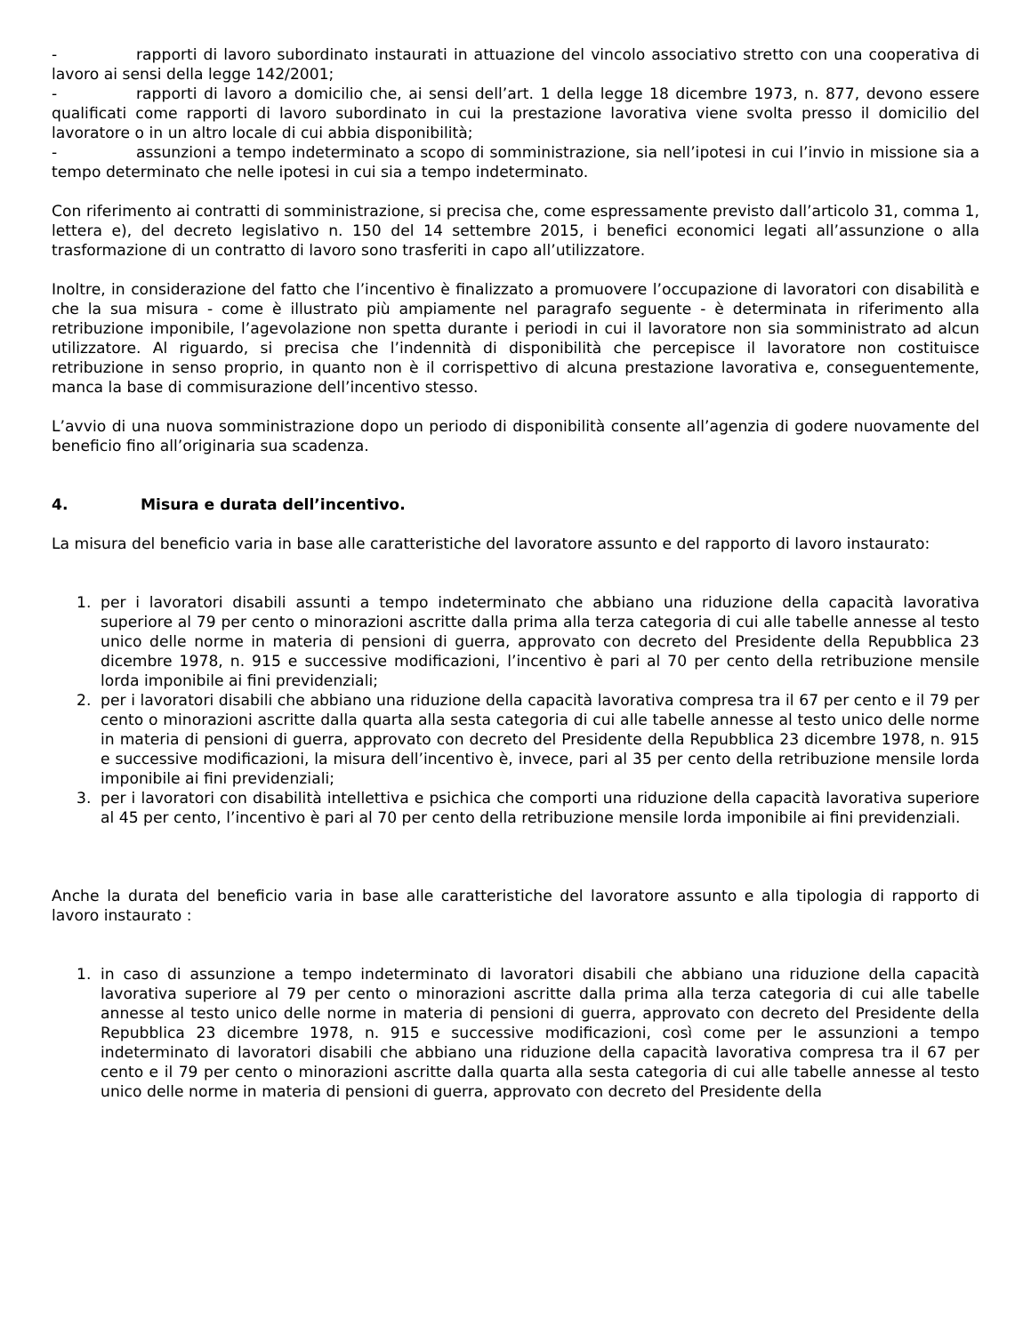- rapporti di lavoro subordinato instaurati in attuazione del vincolo associativo stretto con una cooperativa di lavoro ai sensi della legge 142/2001;
- rapporti di lavoro a domicilio che, ai sensi dell’art. 1 della legge 18 dicembre 1973, n. 877, devono essere qualificati come rapporti di lavoro subordinato in cui la prestazione lavorativa viene svolta presso il domicilio del lavoratore o in un altro locale di cui abbia disponibilità;
- assunzioni a tempo indeterminato a scopo di somministrazione, sia nell’ipotesi in cui l’invio in missione sia a tempo determinato che nelle ipotesi in cui sia a tempo indeterminato.
Con riferimento ai contratti di somministrazione, si precisa che, come espressamente previsto dall’articolo 31, comma 1, lettera e), del decreto legislativo n. 150 del 14 settembre 2015, i benefici economici legati all’assunzione o alla trasformazione di un contratto di lavoro sono trasferiti in capo all’utilizzatore.
Inoltre, in considerazione del fatto che l’incentivo è finalizzato a promuovere l’occupazione di lavoratori con disabilità e che la sua misura - come è illustrato più ampiamente nel paragrafo seguente - è determinata in riferimento alla retribuzione imponibile, l’agevolazione non spetta durante i periodi in cui il lavoratore non sia somministrato ad alcun utilizzatore. Al riguardo, si precisa che l’indennità di disponibilità che percepisce il lavoratore non costituisce retribuzione in senso proprio, in quanto non è il corrispettivo di alcuna prestazione lavorativa e, conseguentemente, manca la base di commisurazione dell’incentivo stesso.
L’avvio di una nuova somministrazione dopo un periodo di disponibilità consente all’agenzia di godere nuovamente del beneficio fino all’originaria sua scadenza.
4. Misura e durata dell’incentivo.
La misura del beneficio varia in base alle caratteristiche del lavoratore assunto e del rapporto di lavoro instaurato:
1. per i lavoratori disabili assunti a tempo indeterminato che abbiano una riduzione della capacità lavorativa superiore al 79 per cento o minorazioni ascritte dalla prima alla terza categoria di cui alle tabelle annesse al testo unico delle norme in materia di pensioni di guerra, approvato con decreto del Presidente della Repubblica 23 dicembre 1978, n. 915 e successive modificazioni, l’incentivo è pari al 70 per cento della retribuzione mensile lorda imponibile ai fini previdenziali;
2. per i lavoratori disabili che abbiano una riduzione della capacità lavorativa compresa tra il 67 per cento e il 79 per cento o minorazioni ascritte dalla quarta alla sesta categoria di cui alle tabelle annesse al testo unico delle norme in materia di pensioni di guerra, approvato con decreto del Presidente della Repubblica 23 dicembre 1978, n. 915 e successive modificazioni, la misura dell’incentivo è, invece, pari al 35 per cento della retribuzione mensile lorda imponibile ai fini previdenziali;
3. per i lavoratori con disabilità intellettiva e psichica che comporti una riduzione della capacità lavorativa superiore al 45 per cento, l’incentivo è pari al 70 per cento della retribuzione mensile lorda imponibile ai fini previdenziali.
Anche la durata del beneficio varia in base alle caratteristiche del lavoratore assunto e alla tipologia di rapporto di lavoro instaurato :
1. in caso di assunzione a tempo indeterminato di lavoratori disabili che abbiano una riduzione della capacità lavorativa superiore al 79 per cento o minorazioni ascritte dalla prima alla terza categoria di cui alle tabelle annesse al testo unico delle norme in materia di pensioni di guerra, approvato con decreto del Presidente della Repubblica 23 dicembre 1978, n. 915 e successive modificazioni, così come per le assunzioni a tempo indeterminato di lavoratori disabili che abbiano una riduzione della capacità lavorativa compresa tra il 67 per cento e il 79 per cento o minorazioni ascritte dalla quarta alla sesta categoria di cui alle tabelle annesse al testo unico delle norme in materia di pensioni di guerra, approvato con decreto del Presidente della